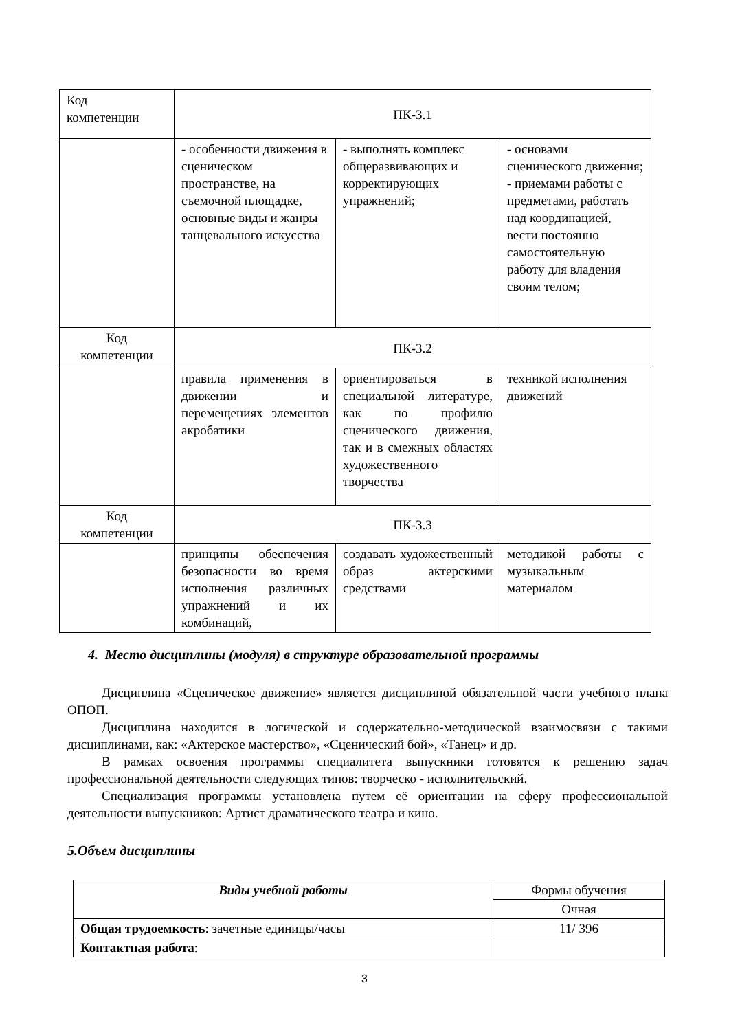| Код компетенции | ПК-3.1 | | |
| | - особенности движения в сценическом пространстве, на съемочной площадке, основные виды и жанры танцевального искусства | - выполнять комплекс общеразвивающих и корректирующих упражнений; | - основами сценического движения; - приемами работы с предметами, работать над координацией, вести постоянно самостоятельную работу для владения своим телом; |
| Код компетенции | ПК-3.2 | | |
| | правила применения в движении и перемещениях элементов акробатики | ориентироваться в специальной литературе, как по профилю сценического движения, так и в смежных областях художественного творчества | техникой исполнения движений |
| Код компетенции | ПК-3.3 | | |
| | принципы обеспечения безопасности во время исполнения различных упражнений и их комбинаций, | создавать художественный образ актерскими средствами | методикой работы с музыкальным материалом |
4. Место дисциплины (модуля) в структуре образовательной программы
Дисциплина «Сценическое движение» является дисциплиной обязательной части учебного плана ОПОП.
Дисциплина находится в логической и содержательно-методической взаимосвязи с такими дисциплинами, как: «Актерское мастерство», «Сценический бой», «Танец» и др.
В рамках освоения программы специалитета выпускники готовятся к решению задач профессиональной деятельности следующих типов: творческо - исполнительский.
Специализация программы установлена путем её ориентации на сферу профессиональной деятельности выпускников: Артист драматического театра и кино.
5.Объем дисциплины
| Виды учебной работы | Формы обучения |
| | Очная |
| Общая трудоемкость : зачетные единицы/часы | 11/ 396 |
| Контактная работа : | |
3